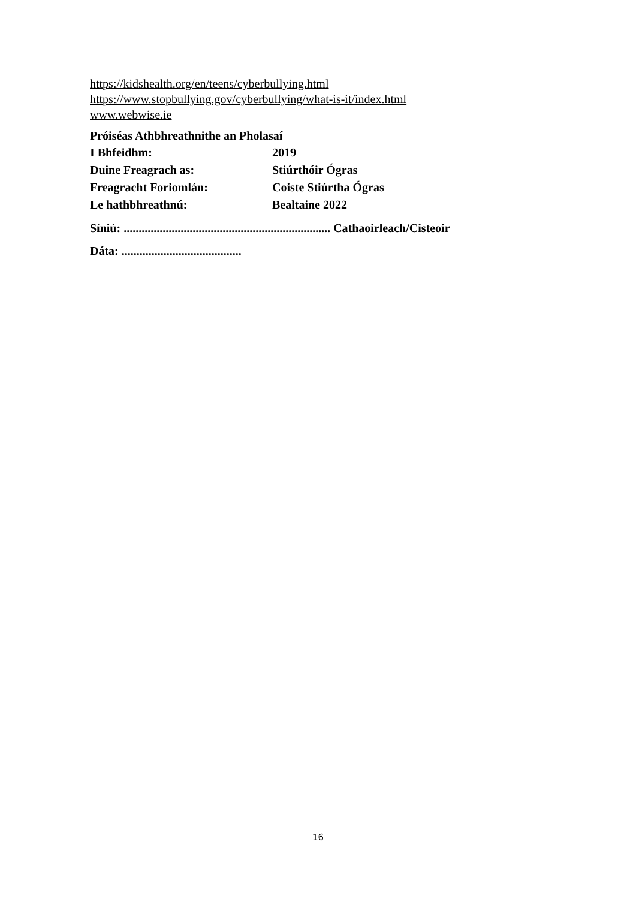https://kidshealth.org/en/teens/cyberbullying.html
https://www.stopbullying.gov/cyberbullying/what-is-it/index.html
www.webwise.ie
Próiséas Athbhreathnithe an Pholasaí
I Bhfeidhm: 2019
Duine Freagrach as: Stiúrthóir Ógras
Freagracht Foriomlán: Coiste Stiúrtha Ógras
Le hathbhreathnú: Bealtaine 2022
Síniú: ..................................................................... Cathaoirleach/Cisteoir
Dáta: ........................................
16